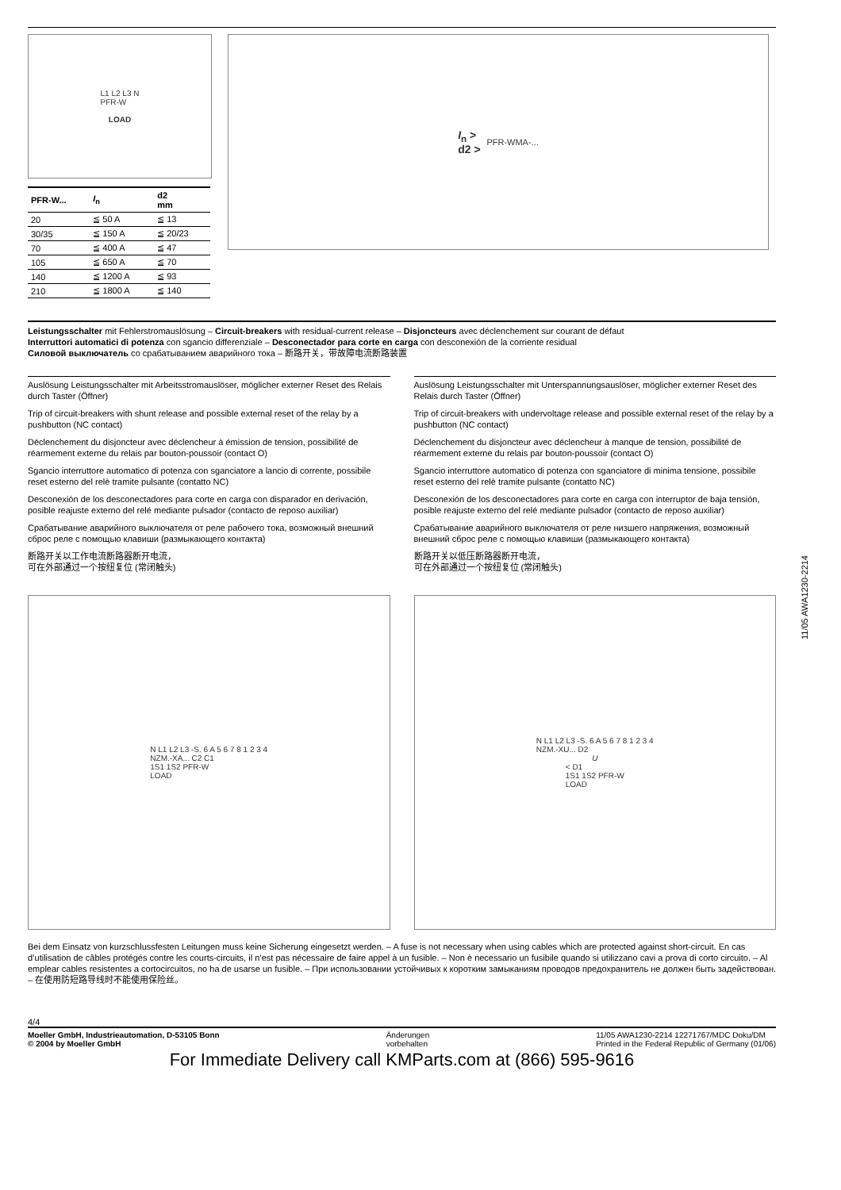L1 L2 L3 N
PFR-W
LOAD
| PFR-W... | I<sub>n</sub> | d2 mm |
| --- | --- | --- |
| 20 | ≦ 50 A | ≦ 13 |
| 30/35 | ≦ 150 A | ≦ 20/23 |
| 70 | ≦ 400 A | ≦ 47 |
| 105 | ≦ 650 A | ≦ 70 |
| 140 | ≦ 1200 A | ≦ 93 |
| 210 | ≦ 1800 A | ≦ 140 |
I<sub>n</sub> >
d2 > PFR-WMA-...
Leistungsschalter mit Fehlerstromauslösung – Circuit-breakers with residual-current release – Disjoncteurs avec déclenchement sur courant de défaut
Interruttori automatici di potenza con sgancio differenziale – Desconectador para corte en carga con desconexión de la corriente residual
Силовой выключатель со срабатыванием аварийного тока – 断路开关，带故障电流断路装置
Auslösung Leistungsschalter mit Arbeitsstromauslöser, möglicher externer Reset des Relais durch Taster (Öffner)
Trip of circuit-breakers with shunt release and possible external reset of the relay by a pushbutton (NC contact)
Déclenchement du disjoncteur avec déclencheur à émission de tension, possibilité de réarmement externe du relais par bouton-poussoir (contact O)
Sgancio interruttore automatico di potenza con sganciatore a lancio di corrente, possibile reset esterno del relè tramite pulsante (contatto NC)
Desconexión de los desconectadores para corte en carga con disparador en derivación, posible reajuste externo del relé mediante pulsador (contacto de reposo auxiliar)
Срабатывание аварийного выключателя от реле рабочего тока, возможный внешний сброс реле с помощью клавиши (размыкающего контакта)
断路开关以工作电流断路器断开电流，
可在外部通过一个按纽复位 (常闭触头)
Auslösung Leistungsschalter mit Unterspannungsauslöser, möglicher externer Reset des Relais durch Taster (Öffner)
Trip of circuit-breakers with undervoltage release and possible external reset of the relay by a pushbutton (NC contact)
Déclenchement du disjoncteur avec déclencheur à manque de tension, possibilité de réarmement externe du relais par bouton-poussoir (contact O)
Sgancio interruttore automatico di potenza con sganciatore di minima tensione, possibile reset esterno del relè tramite pulsante (contatto NC)
Desconexión de los desconectadores para corte en carga con interruptor de baja tensión, posible reajuste externo del relé mediante pulsador (contacto de reposo auxiliar)
Срабатывание аварийного выключателя от реле низшего напряжения, возможный внешний сброс реле с помощью клавиши (размыкающего контакта)
断路开关以低压断路器断开电流，
可在外部通过一个按纽复位 (常闭触头)
N L1 L2 L3 -S. 6 A 5 6 7 8 1 2 3 4
NZM.-XA... C2 C1
1S1 1S2 PFR-W
LOAD
N L1 L2 L3 -S. 6 A 5 6 7 8 1 2 3 4
NZM.-XU... D2
U
< D1
1S1 1S2 PFR-W
LOAD
Bei dem Einsatz von kurzschlussfesten Leitungen muss keine Sicherung eingesetzt werden. – A fuse is not necessary when using cables which are protected against short-circuit. En cas d’utilisation de câbles protégés contre les courts-circuits, il n’est pas nécessaire de faire appel à un fusible. – Non è necessario un fusibile quando si utilizzano cavi a prova di corto circuito. – Al emplear cables resistentes a cortocircuitos, no ha de usarse un fusible. – При использовании устойчивых к коротким замыканиям проводов предохранитель не должен быть задействован. – 在使用防短路导线时不能使用保险丝。
4/4
Moeller GmbH, Industrieautomation, D-53105 Bonn
© 2004 by Moeller GmbH
Änderungen
vorbehalten
11/05 AWA1230-2214 12271767/MDC Doku/DM
Printed in the Federal Republic of Germany (01/06)
For Immediate Delivery call KMParts.com at (866) 595-9616
11/05 AWA1230-2214